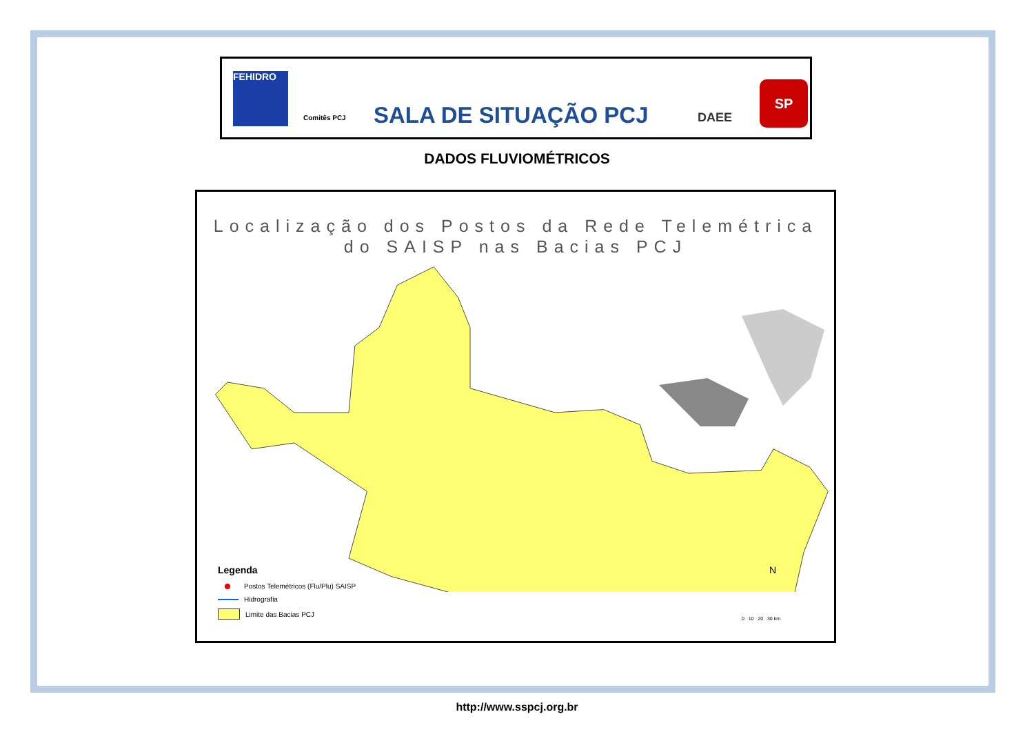FEHIDRO
Comitês PCJ
SALA DE SITUAÇÃO PCJ
DAEE
SP
DADOS FLUVIOMÉTRICOS
Localização dos Postos da Rede Telemétrica
do SAISP nas Bacias PCJ
Legenda
Postos Telemétricos (Flu/Plu) SAISP
Hidrografia
Limite das Bacias PCJ
N
0 10 20 30 km
http://www.sspcj.org.br